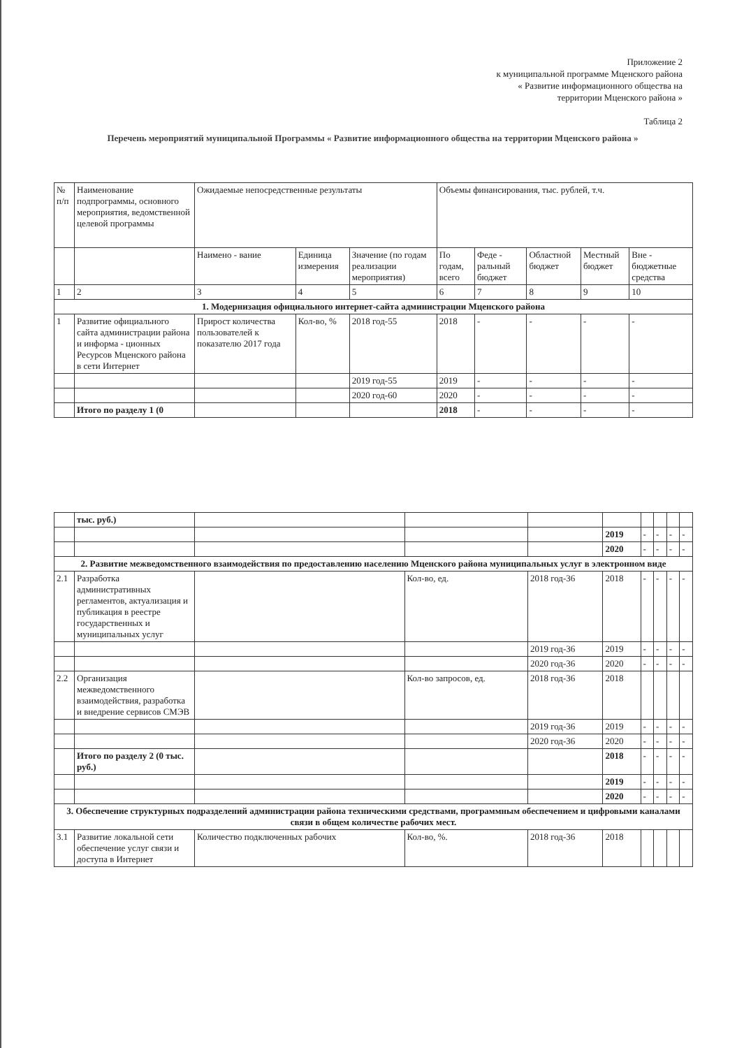Приложение 2
к муниципальной программе Мценского района
« Развитие информационного общества на
территории Мценского района »
Таблица 2
Перечень мероприятий муниципальной Программы « Развитие информационного общества на территории Мценского района »
| № п/п | Наименование подпрограммы, основного мероприятия, ведомственной целевой программы | Ожидаемые непосредственные результаты | | | Объемы финансирования, тыс. рублей, т.ч. | | | | |
| --- | --- | --- | --- | --- | --- | --- | --- | --- | --- |
| | | Наимено - вание | Единица измерения | Значение (по годам реализации мероприятия) | По годам, всего | Феде - ральный бюджет | Областной бюджет | Местный бюджет | Вне - бюджетные средства |
| 1 | 2 | 3 | 4 | 5 | 6 | 7 | 8 | 9 | 10 |
| 1. Модернизация официального интернет-сайта администрации Мценского района | | | | | | | | | |
| 1 | Развитие официального сайта администрации района и информа - ционных Ресурсов Мценского района в сети Интернет | Прирост количества пользователей к показателю 2017 года | Кол-во, % | 2018 год-55 | 2018 | - | - | - | - |
| | | | | 2019 год-55 | 2019 | - | - | - | - |
| | | | | 2020 год-60 | 2020 | - | - | - | - |
| | Итого по разделу 1 (0 | | | | 2018 | - | - | - | - |
| | тыс. руб.) | | | | | | | | |
| | | | | | 2019 | - | - | - | - |
| | | | | | 2020 | - | - | - | - |
| 2. Развитие межведомственного взаимодействия по предоставлению населению Мценского района муниципальных услуг в электронном виде | | | | | | | | | |
| 2.1 | Разработка административных регламентов, актуализация и публикация в реестре государственных и муниципальных услуг | | Кол-во, ед. | 2018 год-36 | 2018 | - | - | - | - |
| | | | | 2019 год-36 | 2019 | - | - | - | - |
| | | | | 2020 год-36 | 2020 | - | - | - | - |
| 2.2 | Организация межведомственного взаимодействия, разработка и внедрение сервисов СМЭВ | | Кол-во запросов, ед. | 2018 год-36 | 2018 | | | | |
| | | | | 2019 год-36 | 2019 | - | - | - | - |
| | | | | 2020 год-36 | 2020 | - | - | - | - |
| | Итого по разделу 2 (0 тыс. руб.) | | | | 2018 | - | - | - | - |
| | | | | | 2019 | - | - | - | - |
| | | | | | 2020 | - | - | - | - |
| 3. Обеспечение структурных подразделений администрации района техническими средствами, программным обеспечением и цифровыми каналами связи в общем количестве рабочих мест. | | | | | | | | | |
| 3.1 | Развитие локальной сети обеспечение услуг связи и доступа в Интернет | Количество подключенных рабочих | Кол-во, %. | 2018 год-36 | 2018 | | | | |